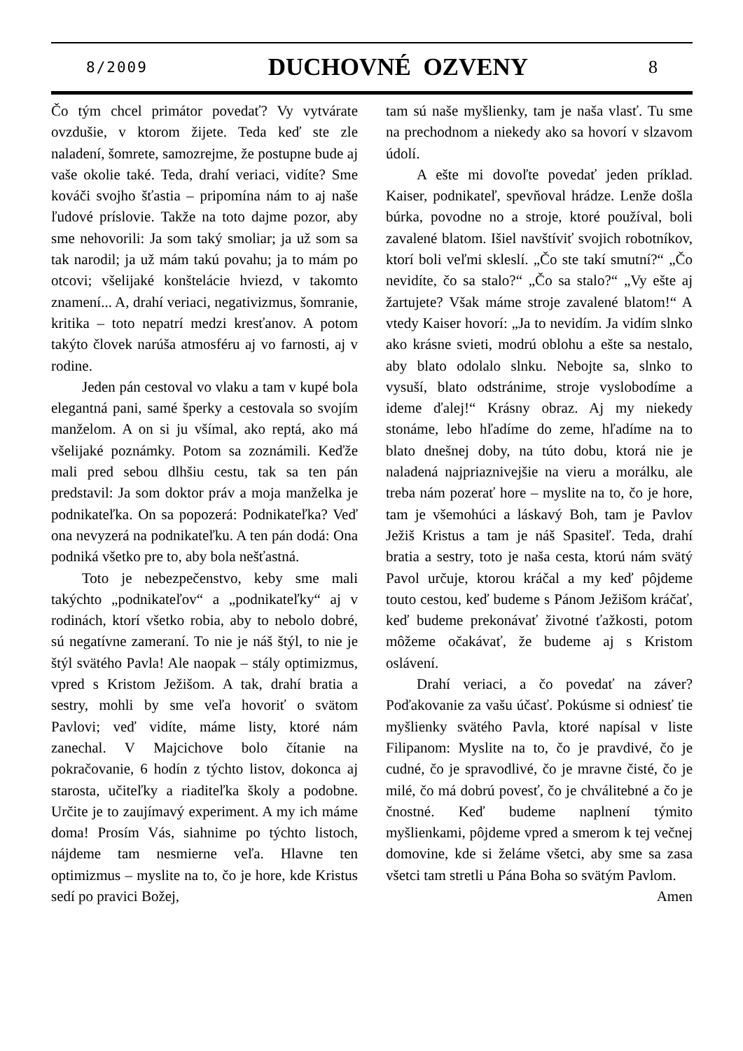8/2009 DUCHOVNÉ OZVENY 8
Čo tým chcel primátor povedať? Vy vytvárate ovzdušie, v ktorom žijete. Teda keď ste zle naladení, šomrete, samozrejme, že postupne bude aj vaše okolie také. Teda, drahí veriaci, vidíte? Sme kováči svojho šťastia – pripomína nám to aj naše ľudové príslovie. Takže na toto dajme pozor, aby sme nehovorili: Ja som taký smoliar; ja už som sa tak narodil; ja už mám takú povahu; ja to mám po otcovi; všelijaké konštelácie hviezd, v takomto znamení... A, drahí veriaci, negativizmus, šomranie, kritika – toto nepatrí medzi kresťanov. A potom takýto človek narúša atmosféru aj vo farnosti, aj v rodine.
Jeden pán cestoval vo vlaku a tam v kupé bola elegantná pani, samé šperky a cestovala so svojím manželom. A on si ju všímal, ako reptá, ako má všelijaké poznámky. Potom sa zoznámili. Keďže mali pred sebou dlhšiu cestu, tak sa ten pán predstavil: Ja som doktor práv a moja manželka je podnikateľka. On sa popozerá: Podnikateľka? Veď ona nevyzerá na podnikateľku. A ten pán dodá: Ona podniká všetko pre to, aby bola nešťastná.
Toto je nebezpečenstvo, keby sme mali takýchto „podnikateľov“ a „podnikateľky“ aj v rodinách, ktorí všetko robia, aby to nebolo dobré, sú negatívne zameraní. To nie je náš štýl, to nie je štýl svätého Pavla! Ale naopak – stály optimizmus, vpred s Kristom Ježišom. A tak, drahí bratia a sestry, mohli by sme veľa hovoriť o svätom Pavlovi; veď vidíte, máme listy, ktoré nám zanechal. V Majcichove bolo čítanie na pokračovanie, 6 hodín z týchto listov, dokonca aj starosta, učiteľky a riaditeľka školy a podobne. Určite je to zaujímavý experiment. A my ich máme doma! Prosím Vás, siahnime po týchto listoch, nájdeme tam nesmierne veľa. Hlavne ten optimizmus – myslite na to, čo je hore, kde Kristus sedí po pravici Božej,
tam sú naše myšlienky, tam je naša vlasť. Tu sme na prechodnom a niekedy ako sa hovorí v slzavom údolí.
A ešte mi dovoľte povedať jeden príklad. Kaiser, podnikateľ, spevňoval hrádze. Lenže došla búrka, povodne no a stroje, ktoré používal, boli zavalené blatom. Išiel navštíviť svojich robotníkov, ktorí boli veľmi skleslí. „Čo ste takí smutní?“ „Čo nevidíte, čo sa stalo?“ „Čo sa stalo?“ „Vy ešte aj žartujete? Však máme stroje zavalené blatom!“ A vtedy Kaiser hovorí: „Ja to nevidím. Ja vidím slnko ako krásne svieti, modrú oblohu a ešte sa nestalo, aby blato odolalo slnku. Nebojte sa, slnko to vysuší, blato odstránime, stroje vyslobodíme a ideme ďalej!“ Krásny obraz. Aj my niekedy stonáme, lebo hľadíme do zeme, hľadíme na to blato dnešnej doby, na túto dobu, ktorá nie je naladená najpriaznivejšie na vieru a morálku, ale treba nám pozerať hore – myslite na to, čo je hore, tam je všemohúci a láskavý Boh, tam je Pavlov Ježiš Kristus a tam je náš Spasiteľ. Teda, drahí bratia a sestry, toto je naša cesta, ktorú nám svätý Pavol určuje, ktorou kráčal a my keď pôjdeme touto cestou, keď budeme s Pánom Ježišom kráčať, keď budeme prekonávať životné ťažkosti, potom môžeme očakávať, že budeme aj s Kristom oslávení.
Drahí veriaci, a čo povedať na záver? Poďakovanie za vašu účasť. Pokúsme si odniesť tie myšlienky svätého Pavla, ktoré napísal v liste Filipanom: Myslite na to, čo je pravdivé, čo je cudné, čo je spravodlivé, čo je mravne čisté, čo je milé, čo má dobrú povesť, čo je chválitebné a čo je čnostné. Keď budeme naplnení týmito myšlienkami, pôjdeme vpred a smerom k tej večnej domovine, kde si želáme všetci, aby sme sa zasa všetci tam stretli u Pána Boha so svätým Pavlom.
Amen